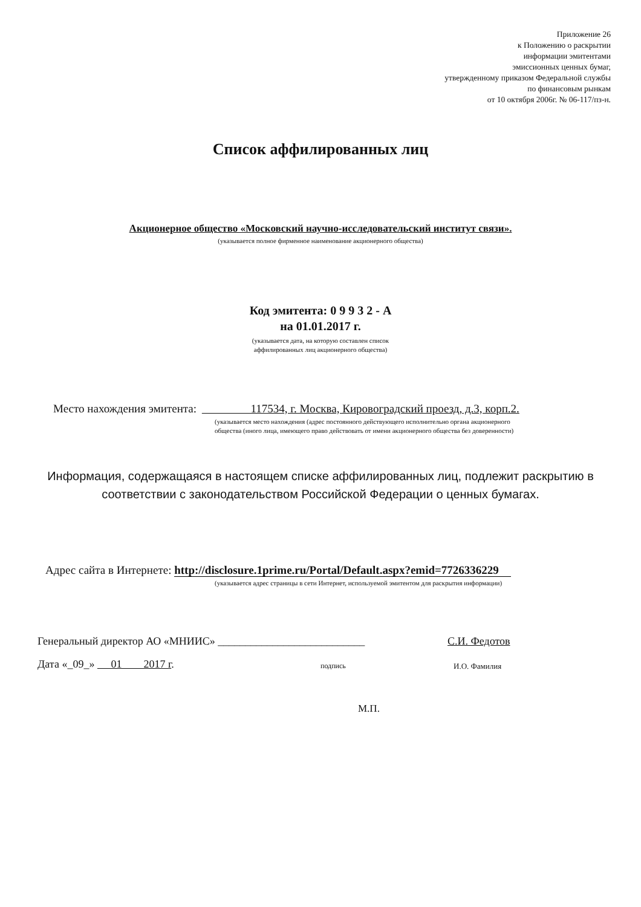Приложение 26
к Положению о раскрытии
информации эмитентами
эмиссионных ценных бумаг,
утвержденному приказом Федеральной службы
по финансовым рынкам
от 10 октября 2006г. № 06-117/пз-н.
Список аффилированных лиц
Акционерное общество «Московский научно-исследовательский институт связи».
(указывается полное фирменное наименование акционерного общества)
Код эмитента: 0 9 9 3 2 - А
на 01.01.2017 г.
(указывается дата, на которую составлен список
аффилированных лиц акционерного общества)
Место нахождения эмитента: 117534, г. Москва, Кировоградский проезд, д.3, корп.2.
(указывается место нахождения (адрес постоянного действующего исполнительно органа акционерного
общества (иного лица, имеющего право действовать от имени акционерного общества без доверенности)
Информация, содержащаяся в настоящем списке аффилированных лиц, подлежит раскрытию в
соответствии с законодательством Российской Федерации о ценных бумагах.
Адрес сайта в Интернете: http://disclosure.1prime.ru/Portal/Default.aspx?emid=7726336229
(указывается адрес страницы в сети Интернет, используемой эмитентом для раскрытия информации)
Генеральный директор АО «МНИИС» ___________________________
С.И. Федотов
Дата «_09_» 01 2017 г.
подпись И.О. Фамилия
М.П.